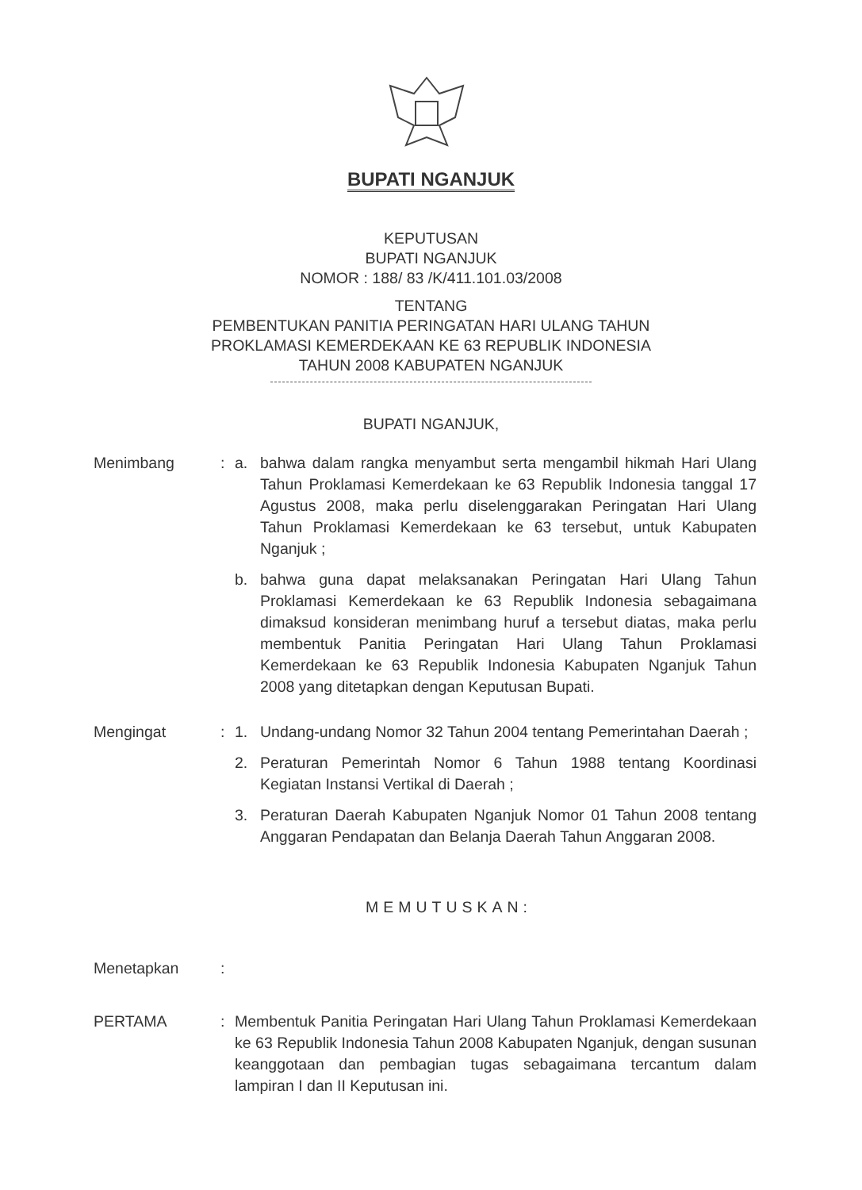BUPATI NGANJUK
KEPUTUSAN
BUPATI NGANJUK
NOMOR : 188/ 83 /K/411.101.03/2008
TENTANG
PEMBENTUKAN PANITIA PERINGATAN HARI ULANG TAHUN
PROKLAMASI KEMERDEKAAN KE 63 REPUBLIK INDONESIA
TAHUN 2008 KABUPATEN NGANJUK
BUPATI NGANJUK,
Menimbang : a. bahwa dalam rangka menyambut serta mengambil hikmah Hari Ulang Tahun Proklamasi Kemerdekaan ke 63 Republik Indonesia tanggal 17 Agustus 2008, maka perlu diselenggarakan Peringatan Hari Ulang Tahun Proklamasi Kemerdekaan ke 63 tersebut, untuk Kabupaten Nganjuk ;
b. bahwa guna dapat melaksanakan Peringatan Hari Ulang Tahun Proklamasi Kemerdekaan ke 63 Republik Indonesia sebagaimana dimaksud konsideran menimbang huruf a tersebut diatas, maka perlu membentuk Panitia Peringatan Hari Ulang Tahun Proklamasi Kemerdekaan ke 63 Republik Indonesia Kabupaten Nganjuk Tahun 2008 yang ditetapkan dengan Keputusan Bupati.
Mengingat : 1. Undang-undang Nomor 32 Tahun 2004 tentang Pemerintahan Daerah ;
2. Peraturan Pemerintah Nomor 6 Tahun 1988 tentang Koordinasi Kegiatan Instansi Vertikal di Daerah ;
3. Peraturan Daerah Kabupaten Nganjuk Nomor 01 Tahun 2008 tentang Anggaran Pendapatan dan Belanja Daerah Tahun Anggaran 2008.
MEMUTUSKAN:
Menetapkan :
PERTAMA : Membentuk Panitia Peringatan Hari Ulang Tahun Proklamasi Kemerdekaan ke 63 Republik Indonesia Tahun 2008 Kabupaten Nganjuk, dengan susunan keanggotaan dan pembagian tugas sebagaimana tercantum dalam lampiran I dan II Keputusan ini.